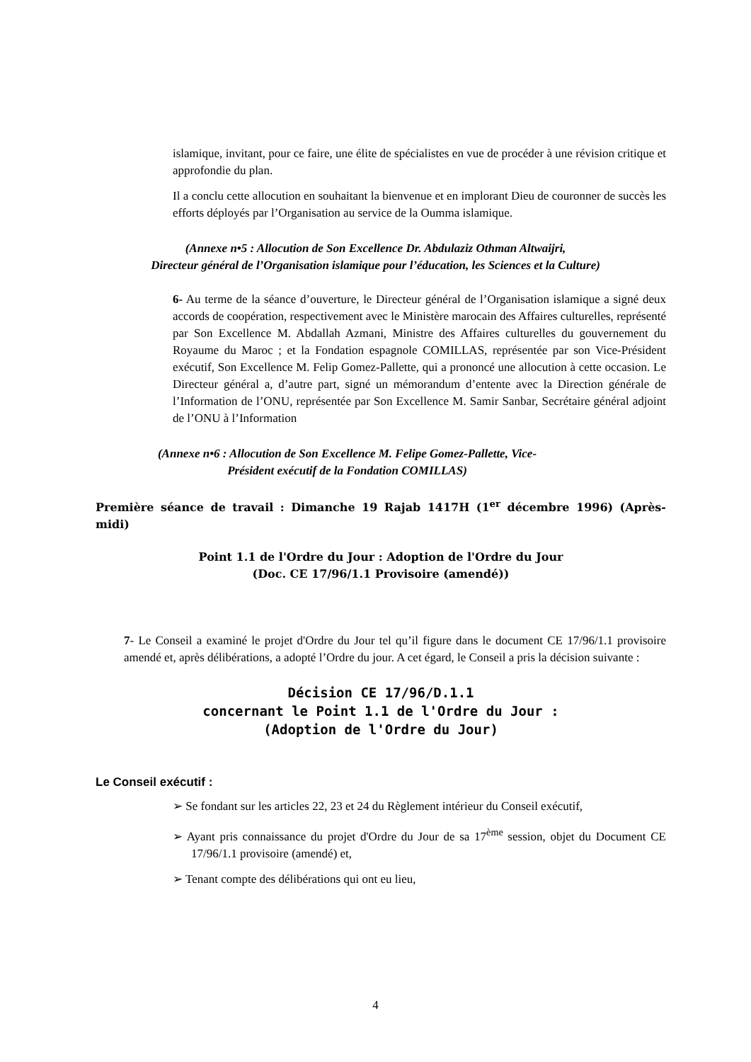islamique, invitant, pour ce faire, une élite de spécialistes en vue de procéder à une révision critique et approfondie du plan.
Il a conclu cette allocution en souhaitant la bienvenue et en implorant Dieu de couronner de succès les efforts déployés par l’Organisation au service de la Oumma islamique.
(Annexe n•5 : Allocution de Son Excellence Dr. Abdulaziz Othman Altwaijri,
Directeur général de l’Organisation islamique pour l’éducation, les Sciences et la Culture)
6- Au terme de la séance d’ouverture, le Directeur général de l’Organisation islamique a signé deux accords de coopération, respectivement avec le Ministère marocain des Affaires culturelles, représenté par Son Excellence M. Abdallah Azmani, Ministre des Affaires culturelles du gouvernement du Royaume du Maroc ; et la Fondation espagnole COMILLAS, représentée par son Vice-Président exécutif, Son Excellence M. Felip Gomez-Pallette, qui a prononcé une allocution à cette occasion. Le Directeur général a, d’autre part, signé un mémorandum d’entente avec la Direction générale de l’Information de l’ONU, représentée par Son Excellence M. Samir Sanbar, Secrétaire général adjoint de l’ONU à l’Information
(Annexe n•6 : Allocution de Son Excellence M. Felipe Gomez-Pallette, Vice-Président exécutif de la Fondation COMILLAS)
Première séance de travail : Dimanche 19 Rajab 1417H (1<sup>er</sup> décembre 1996) (Après-midi)
Point 1.1 de l'Ordre du Jour : Adoption de l'Ordre du Jour
(Doc. CE 17/96/1.1 Provisoire (amendé))
7- Le Conseil a examiné le projet d'Ordre du Jour tel qu’il figure dans le document CE 17/96/1.1 provisoire amendé et, après délibérations, a adopté l’Ordre du jour. A cet égard, le Conseil a pris la décision suivante :
Décision CE 17/96/D.1.1
concernant le Point 1.1 de l'Ordre du Jour :
(Adoption de l'Ordre du Jour)
Le Conseil exécutif :
➢ Se fondant sur les articles 22, 23 et 24 du Règlement intérieur du Conseil exécutif,
➢ Ayant pris connaissance du projet d'Ordre du Jour de sa 17<sup>ème</sup> session, objet du Document CE 17/96/1.1 provisoire (amendé) et,
➢ Tenant compte des délibérations qui ont eu lieu,
4